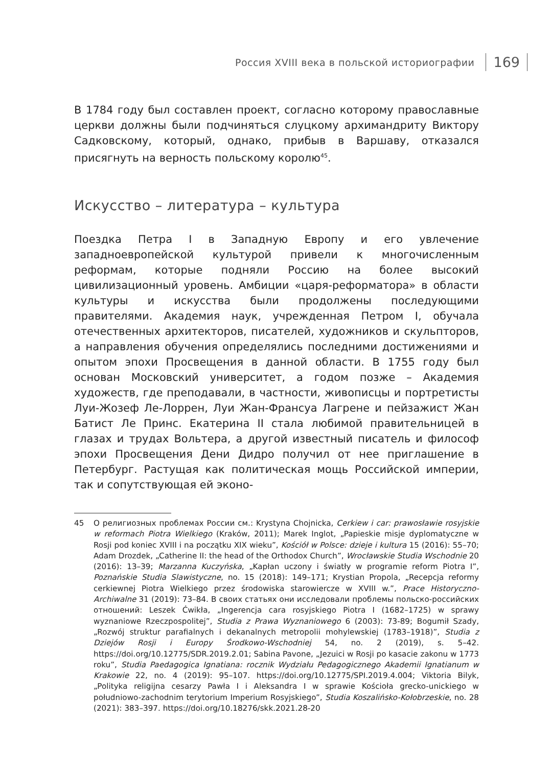Россия XVIII века в польской историографии 169
В 1784 году был составлен проект, согласно которому православные церкви должны были подчиняться слуцкому архимандриту Виктору Садковскому, который, однако, прибыв в Варшаву, отказался присягнуть на верность польскому королю<sup>45</sup>.
Искусство – литература – культура
Поездка Петра I в Западную Европу и его увлечение западноевропейской культурой привели к многочисленным реформам, которые подняли Россию на более высокий цивилизационный уровень. Амбиции «царя-реформатора» в области культуры и искусства были продолжены последующими правителями. Академия наук, учрежденная Петром I, обучала отечественных архитекторов, писателей, художников и скульпторов, а направления обучения определялись последними достижениями и опытом эпохи Просвещения в данной области. В 1755 году был основан Московский университет, а годом позже – Академия художеств, где преподавали, в частности, живописцы и портретисты Луи-Жозеф Ле-Лоррен, Луи Жан-Франсуа Лагрене и пейзажист Жан Батист Ле Принс. Екатерина II стала любимой правительницей в глазах и трудах Вольтера, а другой известный писатель и философ эпохи Просвещения Дени Дидро получил от нее приглашение в Петербург. Растущая как политическая мощь Российской империи, так и сопутствующая ей эконо-
45 О религиозных проблемах России см.: Krystyna Chojnicka, Cerkiew i car: prawosławie rosyjskie w reformach Piotra Wielkiego (Kraków, 2011); Marek Inglot, „Papieskie misje dyplomatyczne w Rosji pod koniec XVIII i na początku XIX wieku”, Kościół w Polsce: dzieje i kultura 15 (2016): 55–70; Adam Drozdek, „Catherine II: the head of the Orthodox Church”, Wrocławskie Studia Wschodnie 20 (2016): 13–39; Marzanna Kuczyńska, „Kapłan uczony i światły w programie reform Piotra I”, Poznańskie Studia Slawistyczne, no. 15 (2018): 149–171; Krystian Propola, „Recepcja reformy cerkiewnej Piotra Wielkiego przez środowiska starowiercze w XVIII w.”, Prace Historyczno-Archiwalne 31 (2019): 73–84. В своих статьях они исследовали проблемы польско-российских отношений: Leszek Ćwikła, „Ingerencja cara rosyjskiego Piotra I (1682–1725) w sprawy wyznaniowe Rzeczpospolitej”, Studia z Prawa Wyznaniowego 6 (2003): 73-89; Bogumił Szady, „Rozwój struktur parafialnych i dekanalnych metropolii mohylewskiej (1783–1918)”, Studia z Dziejów Rosji i Europy Środkowo-Wschodniej 54, no. 2 (2019), s. 5–42. https://doi.org/10.12775/SDR.2019.2.01; Sabina Pavone, „Jezuici w Rosji po kasacie zakonu w 1773 roku”, Studia Paedagogica Ignatiana: rocznik Wydziału Pedagogicznego Akademii Ignatianum w Krakowie 22, no. 4 (2019): 95–107. https://doi.org/10.12775/SPI.2019.4.004; Viktoria Bilyk, „Polityka religijna cesarzy Pawła I i Aleksandra I w sprawie Kościoła grecko-unickiego w południowo-zachodnim terytorium Imperium Rosyjskiego”, Studia Koszalińsko-Kołobrzeskie, no. 28 (2021): 383–397. https://doi.org/10.18276/skk.2021.28-20